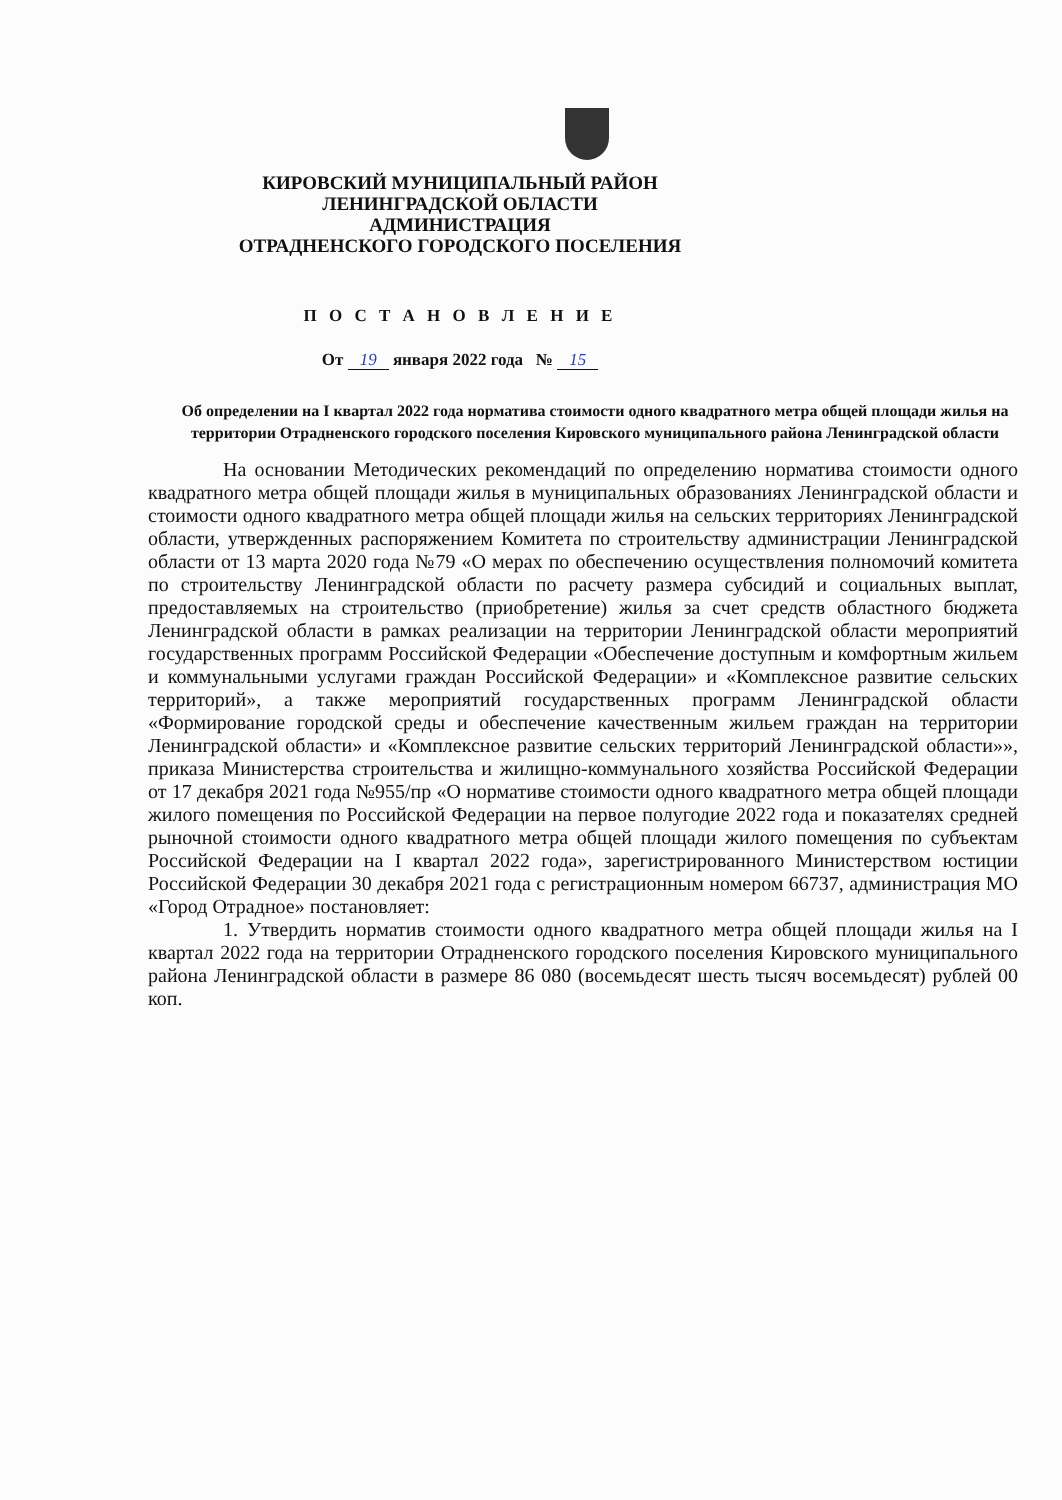КИРОВСКИЙ МУНИЦИПАЛЬНЫЙ РАЙОН
ЛЕНИНГРАДСКОЙ ОБЛАСТИ
АДМИНИСТРАЦИЯ
ОТРАДНЕНСКОГО ГОРОДСКОГО ПОСЕЛЕНИЯ
П О С Т А Н О В Л Е Н И Е
От 19 января 2022 года № 15
Об определении на I квартал 2022 года норматива стоимости одного квадратного метра общей площади жилья на территории Отрадненского городского поселения Кировского муниципального района Ленинградской области
На основании Методических рекомендаций по определению норматива стоимости одного квадратного метра общей площади жилья в муниципальных образованиях Ленинградской области и стоимости одного квадратного метра общей площади жилья на сельских территориях Ленинградской области, утвержденных распоряжением Комитета по строительству администрации Ленинградской области от 13 марта 2020 года №79 «О мерах по обеспечению осуществления полномочий комитета по строительству Ленинградской области по расчету размера субсидий и социальных выплат, предоставляемых на строительство (приобретение) жилья за счет средств областного бюджета Ленинградской области в рамках реализации на территории Ленинградской области мероприятий государственных программ Российской Федерации «Обеспечение доступным и комфортным жильем и коммунальными услугами граждан Российской Федерации» и «Комплексное развитие сельских территорий», а также мероприятий государственных программ Ленинградской области «Формирование городской среды и обеспечение качественным жильем граждан на территории Ленинградской области» и «Комплексное развитие сельских территорий Ленинградской области»», приказа Министерства строительства и жилищно-коммунального хозяйства Российской Федерации от 17 декабря 2021 года №955/пр «О нормативе стоимости одного квадратного метра общей площади жилого помещения по Российской Федерации на первое полугодие 2022 года и показателях средней рыночной стоимости одного квадратного метра общей площади жилого помещения по субъектам Российской Федерации на I квартал 2022 года», зарегистрированного Министерством юстиции Российской Федерации 30 декабря 2021 года с регистрационным номером 66737, администрация МО «Город Отрадное» постановляет:
1. Утвердить норматив стоимости одного квадратного метра общей площади жилья на I квартал 2022 года на территории Отрадненского городского поселения Кировского муниципального района Ленинградской области в размере 86 080 (восемьдесят шесть тысяч восемьдесят) рублей 00 коп.